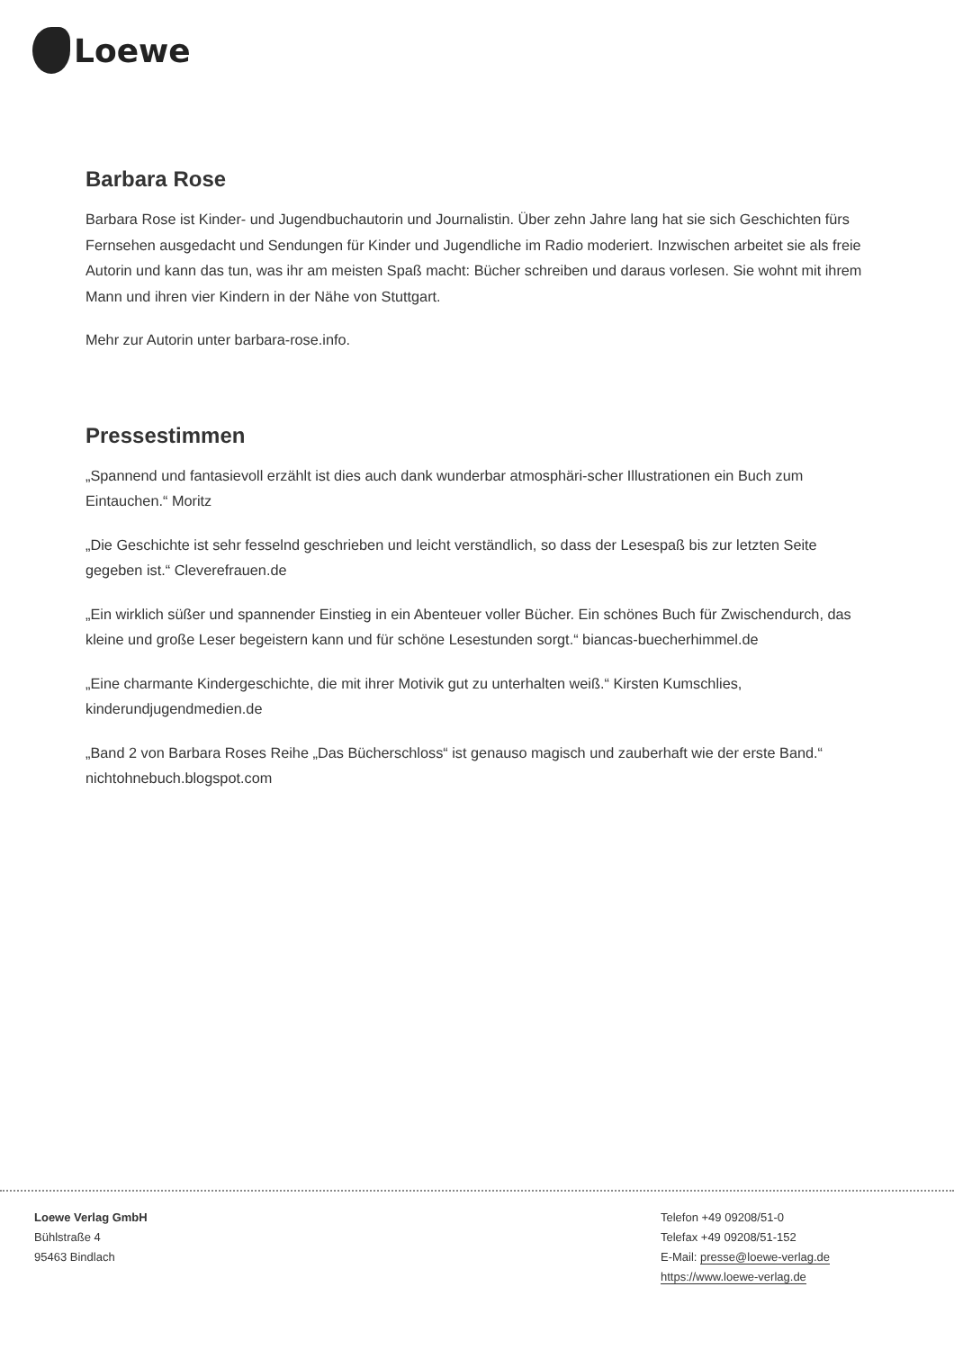Loewe
Barbara Rose
Barbara Rose ist Kinder- und Jugendbuchautorin und Journalistin. Über zehn Jahre lang hat sie sich Geschichten fürs Fernsehen ausgedacht und Sendungen für Kinder und Jugendliche im Radio moderiert. Inzwischen arbeitet sie als freie Autorin und kann das tun, was ihr am meisten Spaß macht: Bücher schreiben und daraus vorlesen. Sie wohnt mit ihrem Mann und ihren vier Kindern in der Nähe von Stuttgart.
Mehr zur Autorin unter barbara-rose.info.
Pressestimmen
„Spannend und fantasievoll erzählt ist dies auch dank wunderbar atmosphäri-scher Illustrationen ein Buch zum Eintauchen.“ Moritz
„Die Geschichte ist sehr fesselnd geschrieben und leicht verständlich, so dass der Lesespaß bis zur letzten Seite gegeben ist.“ Cleverefrauen.de
„Ein wirklich süßer und spannender Einstieg in ein Abenteuer voller Bücher. Ein schönes Buch für Zwischendurch, das kleine und große Leser begeistern kann und für schöne Lesestunden sorgt.“ biancas-buecherhimmel.de
„Eine charmante Kindergeschichte, die mit ihrer Motivik gut zu unterhalten weiß.“ Kirsten Kumschlies, kinderundjugendmedien.de
„Band 2 von Barbara Roses Reihe „Das Bücherschloss“ ist genauso magisch und zauberhaft wie der erste Band.“ nichtohnebuch.blogspot.com
Loewe Verlag GmbH
Bühlstraße 4
95463 Bindlach
Telefon +49 09208/51-0
Telefax +49 09208/51-152
E-Mail: presse@loewe-verlag.de
https://www.loewe-verlag.de